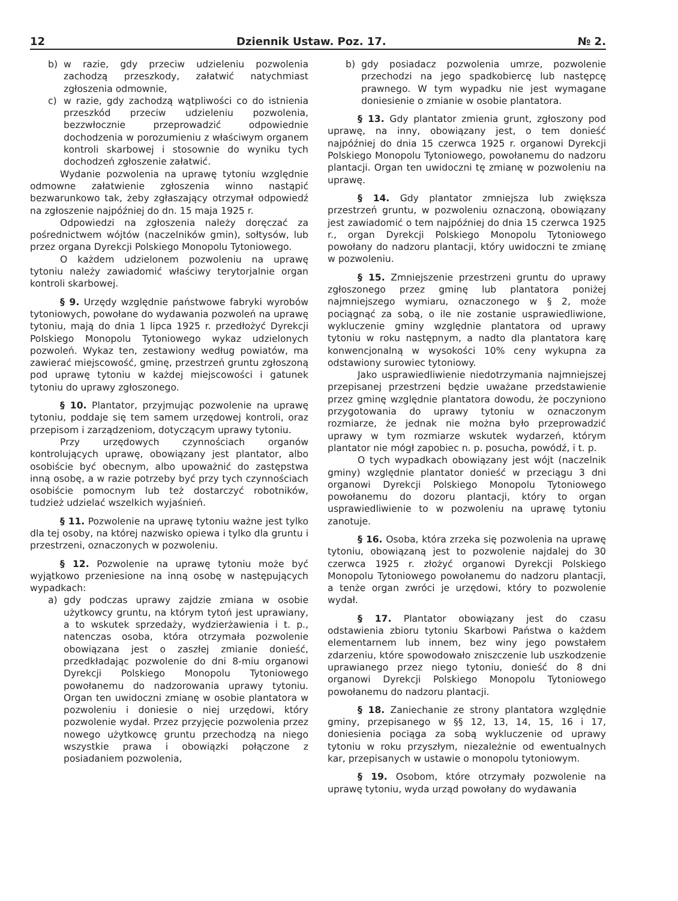12 Dziennik Ustaw. Poz. 17. № 2.
b) w razie, gdy przeciw udzieleniu pozwolenia zachodzą przeszkody, załatwić natychmiast zgłoszenia odmownie,
c) w razie, gdy zachodzą wątpliwości co do istnienia przeszkód przeciw udzieleniu pozwolenia, bezzwłocznie przeprowadzić odpowiednie dochodzenia w porozumieniu z właściwym organem kontroli skarbowej i stosownie do wyniku tych dochodzeń zgłoszenie załatwić.
Wydanie pozwolenia na uprawę tytoniu względnie odmowne załatwienie zgłoszenia winno nastąpić bezwarunkowo tak, żeby zgłaszający otrzymał odpowiedź na zgłoszenie najpóźniej do dn. 15 maja 1925 r.
Odpowiedzi na zgłoszenia należy doręczać za pośrednictwem wójtów (naczelników gmin), sołtysów, lub przez organa Dyrekcji Polskiego Monopolu Tytoniowego.
O każdem udzielonem pozwoleniu na uprawę tytoniu należy zawiadomić właściwy terytorjalnie organ kontroli skarbowej.
§ 9. Urzędy względnie państwowe fabryki wyrobów tytoniowych, powołane do wydawania pozwoleń na uprawę tytoniu, mają do dnia 1 lipca 1925 r. przedłożyć Dyrekcji Polskiego Monopolu Tytoniowego wykaz udzielonych pozwoleń. Wykaz ten, zestawiony według powiatów, ma zawierać miejscowość, gminę, przestrzeń gruntu zgłoszoną pod uprawę tytoniu w każdej miejscowości i gatunek tytoniu do uprawy zgłoszonego.
§ 10. Plantator, przyjmując pozwolenie na uprawę tytoniu, poddaje się tem samem urzędowej kontroli, oraz przepisom i zarządzeniom, dotyczącym uprawy tytoniu.
Przy urzędowych czynnościach organów kontrolujących uprawę, obowiązany jest plantator, albo osobiście być obecnym, albo upoważnić do zastępstwa inną osobę, a w razie potrzeby być przy tych czynnościach osobiście pomocnym lub też dostarczyć robotników, tudzież udzielać wszelkich wyjaśnień.
§ 11. Pozwolenie na uprawę tytoniu ważne jest tylko dla tej osoby, na której nazwisko opiewa i tylko dla gruntu i przestrzeni, oznaczonych w pozwoleniu.
§ 12. Pozwolenie na uprawę tytoniu może być wyjątkowo przeniesione na inną osobę w następujących wypadkach:
a) gdy podczas uprawy zajdzie zmiana w osobie użytkowcy gruntu, na którym tytoń jest uprawiany, a to wskutek sprzedaży, wydzierżawienia i t. p., natenczas osoba, która otrzymała pozwolenie obowiązana jest o zaszłej zmianie donieść, przedkładając pozwolenie do dni 8-miu organowi Dyrekcji Polskiego Monopolu Tytoniowego powołanemu do nadzorowania uprawy tytoniu. Organ ten uwidoczni zmianę w osobie plantatora w pozwoleniu i doniesie o niej urzędowi, który pozwolenie wydał. Przez przyjęcie pozwolenia przez nowego użytkowcę gruntu przechodzą na niego wszystkie prawa i obowiązki połączone z posiadaniem pozwolenia,
b) gdy posiadacz pozwolenia umrze, pozwolenie przechodzi na jego spadkobiercę lub następcę prawnego. W tym wypadku nie jest wymagane doniesienie o zmianie w osobie plantatora.
§ 13. Gdy plantator zmienia grunt, zgłoszony pod uprawę, na inny, obowiązany jest, o tem donieść najpóźniej do dnia 15 czerwca 1925 r. organowi Dyrekcji Polskiego Monopolu Tytoniowego, powołanemu do nadzoru plantacji. Organ ten uwidoczni tę zmianę w pozwoleniu na uprawę.
§ 14. Gdy plantator zmniejsza lub zwiększa przestrzeń gruntu, w pozwoleniu oznaczoną, obowiązany jest zawiadomić o tem najpóźniej do dnia 15 czerwca 1925 r., organ Dyrekcji Polskiego Monopolu Tytoniowego powołany do nadzoru plantacji, który uwidoczni te zmianę w pozwoleniu.
§ 15. Zmniejszenie przestrzeni gruntu do uprawy zgłoszonego przez gminę lub plantatora poniżej najmniejszego wymiaru, oznaczonego w § 2, może pociągnąć za sobą, o ile nie zostanie usprawiedliwione, wykluczenie gminy względnie plantatora od uprawy tytoniu w roku następnym, a nadto dla plantatora karę konwencjonalną w wysokości 10% ceny wykupna za odstawiony surowiec tytoniowy.
Jako usprawiedliwienie niedotrzymania najmniejszej przepisanej przestrzeni będzie uważane przedstawienie przez gminę względnie plantatora dowodu, że poczyniono przygotowania do uprawy tytoniu w oznaczonym rozmiarze, że jednak nie można było przeprowadzić uprawy w tym rozmiarze wskutek wydarzeń, którym plantator nie mógł zapobiec n. p. posucha, powódź, i t. p.
O tych wypadkach obowiązany jest wójt (naczelnik gminy) względnie plantator donieść w przeciągu 3 dni organowi Dyrekcji Polskiego Monopolu Tytoniowego powołanemu do dozoru plantacji, który to organ usprawiedliwienie to w pozwoleniu na uprawę tytoniu zanotuje.
§ 16. Osoba, która zrzeka się pozwolenia na uprawę tytoniu, obowiązaną jest to pozwolenie najdalej do 30 czerwca 1925 r. złożyć organowi Dyrekcji Polskiego Monopolu Tytoniowego powołanemu do nadzoru plantacji, a tenże organ zwróci je urzędowi, który to pozwolenie wydał.
§ 17. Plantator obowiązany jest do czasu odstawienia zbioru tytoniu Skarbowi Państwa o każdem elementarnem lub innem, bez winy jego powstałem zdarzeniu, które spowodowało zniszczenie lub uszkodzenie uprawianego przez niego tytoniu, donieść do 8 dni organowi Dyrekcji Polskiego Monopolu Tytoniowego powołanemu do nadzoru plantacji.
§ 18. Zaniechanie ze strony plantatora względnie gminy, przepisanego w §§ 12, 13, 14, 15, 16 i 17, doniesienia pociąga za sobą wykluczenie od uprawy tytoniu w roku przyszłym, niezależnie od ewentualnych kar, przepisanych w ustawie o monopolu tytoniowym.
§ 19. Osobom, które otrzymały pozwolenie na uprawę tytoniu, wyda urząd powołany do wydawania